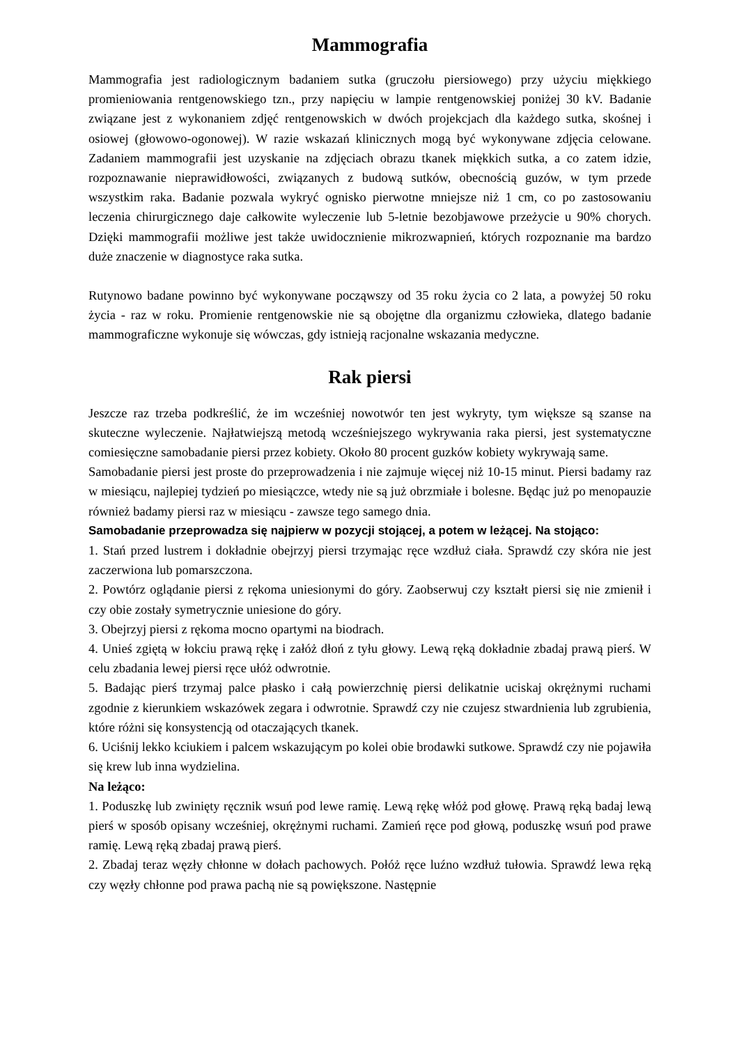Mammografia
Mammografia jest radiologicznym badaniem sutka (gruczołu piersiowego) przy użyciu miękkiego promieniowania rentgenowskiego tzn., przy napięciu w lampie rentgenowskiej poniżej 30 kV. Badanie związane jest z wykonaniem zdjęć rentgenowskich w dwóch projekcjach dla każdego sutka, skośnej i osiowej (głowowo-ogonowej). W razie wskazań klinicznych mogą być wykonywane zdjęcia celowane. Zadaniem mammografii jest uzyskanie na zdjęciach obrazu tkanek miękkich sutka, a co zatem idzie, rozpoznawanie nieprawidłowości, związanych z budową sutków, obecnością guzów, w tym przede wszystkim raka. Badanie pozwala wykryć ognisko pierwotne mniejsze niż 1 cm, co po zastosowaniu leczenia chirurgicznego daje całkowite wyleczenie lub 5-letnie bezobjawowe przeżycie u 90% chorych. Dzięki mammografii możliwe jest także uwidocznienie mikrozwapnień, których rozpoznanie ma bardzo duże znaczenie w diagnostyce raka sutka.
Rutynowo badane powinno być wykonywane począwszy od 35 roku życia co 2 lata, a powyżej 50 roku życia - raz w roku. Promienie rentgenowskie nie są obojętne dla organizmu człowieka, dlatego badanie mammograficzne wykonuje się wówczas, gdy istnieją racjonalne wskazania medyczne.
Rak piersi
Jeszcze raz trzeba podkreślić, że im wcześniej nowotwór ten jest wykryty, tym większe są szanse na skuteczne wyleczenie. Najłatwiejszą metodą wcześniejszego wykrywania raka piersi, jest systematyczne comiesięczne samobadanie piersi przez kobiety. Około 80 procent guzków kobiety wykrywają same.
Samobadanie piersi jest proste do przeprowadzenia i nie zajmuje więcej niż 10-15 minut. Piersi badamy raz w miesiącu, najlepiej tydzień po miesiączce, wtedy nie są już obrzmiałe i bolesne. Będąc już po menopauzie również badamy piersi raz w miesiącu - zawsze tego samego dnia.
Samobadanie przeprowadza się najpierw w pozycji stojącej, a potem w leżącej. Na stojąco:
1. Stań przed lustrem i dokładnie obejrzyj piersi trzymając ręce wzdłuż ciała. Sprawdź czy skóra nie jest zaczerwiona lub pomarszczona.
2. Powtórz oglądanie piersi z rękoma uniesionymi do góry. Zaobserwuj czy kształt piersi się nie zmienił i czy obie zostały symetrycznie uniesione do góry.
3. Obejrzyj piersi z rękoma mocno opartymi na biodrach.
4. Unieś zgiętą w łokciu prawą rękę i załóż dłoń z tyłu głowy. Lewą ręką dokładnie zbadaj prawą pierś. W celu zbadania lewej piersi ręce ułóż odwrotnie.
5. Badając pierś trzymaj palce płasko i całą powierzchnię piersi delikatnie uciskaj okrężnymi ruchami zgodnie z kierunkiem wskazówek zegara i odwrotnie. Sprawdź czy nie czujesz stwardnienia lub zgrubienia, które różni się konsystencją od otaczających tkanek.
6. Uciśnij lekko kciukiem i palcem wskazującym po kolei obie brodawki sutkowe. Sprawdź czy nie pojawiła się krew lub inna wydzielina.
Na leżąco:
1. Poduszkę lub zwinięty ręcznik wsuń pod lewe ramię. Lewą rękę włóż pod głowę. Prawą ręką badaj lewą pierś w sposób opisany wcześniej, okrężnymi ruchami. Zamień ręce pod głową, poduszkę wsuń pod prawe ramię. Lewą ręką zbadaj prawą pierś.
2. Zbadaj teraz węzły chłonne w dołach pachowych. Połóż ręce luźno wzdłuż tułowia. Sprawdź lewa ręką czy węzły chłonne pod prawa pachą nie są powiększone. Następnie